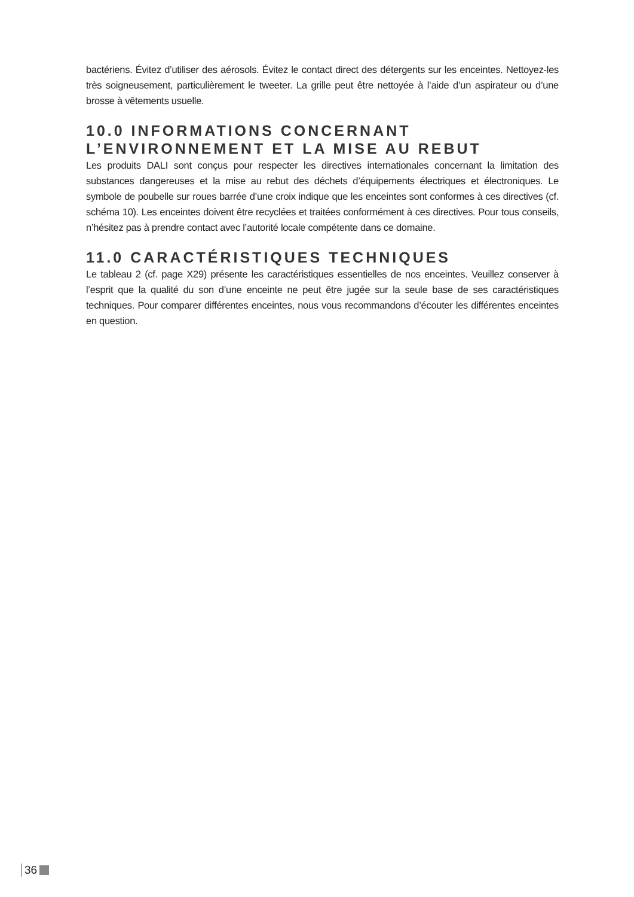bactériens. Évitez d’utiliser des aérosols. Évitez le contact direct des détergents sur les enceintes. Nettoyez-les très soigneusement, particulièrement le tweeter. La grille peut être nettoyée à l’aide d’un aspirateur ou d’une brosse à vêtements usuelle.
10.0 INFORMATIONS CONCERNANT
L’ENVIRONNEMENT ET LA MISE AU REBUT
Les produits DALI sont conçus pour respecter les directives internationales concernant la limitation des substances dangereuses et la mise au rebut des déchets d’équipements électriques et électroniques. Le symbole de poubelle sur roues barrée d’une croix indique que les enceintes sont conformes à ces directives (cf. schéma 10). Les enceintes doivent être recyclées et traitées conformément à ces directives. Pour tous conseils, n’hésitez pas à prendre contact avec l’autorité locale compétente dans ce domaine.
11.0 CARACTÉRISTIQUES TECHNIQUES
Le tableau 2 (cf. page X29) présente les caractéristiques essentielles de nos enceintes. Veuillez conserver à l’esprit que la qualité du son d’une enceinte ne peut être jugée sur la seule base de ses caractéristiques techniques. Pour comparer différentes enceintes, nous vous recommandons d’écouter les différentes enceintes en question.
36